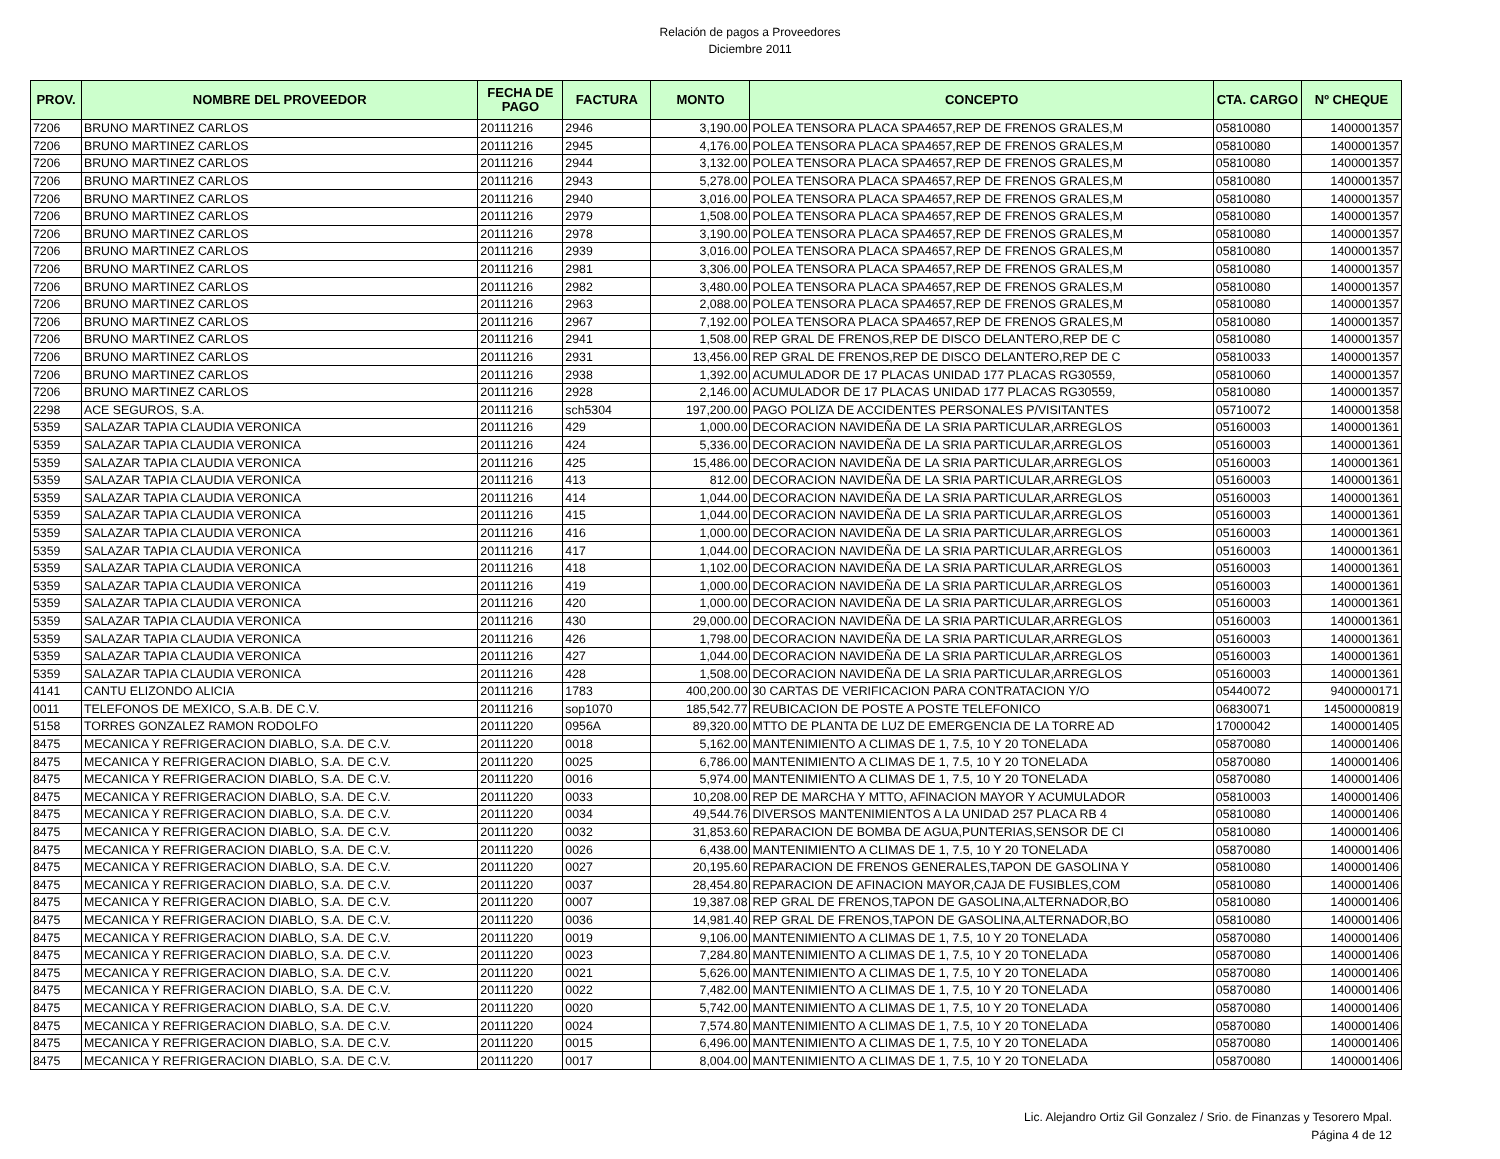Relación de pagos a Proveedores
Diciembre 2011
| PROV. | NOMBRE DEL PROVEEDOR | FECHA DE PAGO | FACTURA | MONTO | CONCEPTO | CTA. CARGO | Nº CHEQUE |
| --- | --- | --- | --- | --- | --- | --- | --- |
| 7206 | BRUNO MARTINEZ CARLOS | 20111216 | 2946 | 3,190.00 | POLEA TENSORA PLACA SPA4657,REP DE FRENOS GRALES,M | 05810080 | 1400001357 |
| 7206 | BRUNO MARTINEZ CARLOS | 20111216 | 2945 | 4,176.00 | POLEA TENSORA PLACA SPA4657,REP DE FRENOS GRALES,M | 05810080 | 1400001357 |
| 7206 | BRUNO MARTINEZ CARLOS | 20111216 | 2944 | 3,132.00 | POLEA TENSORA PLACA SPA4657,REP DE FRENOS GRALES,M | 05810080 | 1400001357 |
| 7206 | BRUNO MARTINEZ CARLOS | 20111216 | 2943 | 5,278.00 | POLEA TENSORA PLACA SPA4657,REP DE FRENOS GRALES,M | 05810080 | 1400001357 |
| 7206 | BRUNO MARTINEZ CARLOS | 20111216 | 2940 | 3,016.00 | POLEA TENSORA PLACA SPA4657,REP DE FRENOS GRALES,M | 05810080 | 1400001357 |
| 7206 | BRUNO MARTINEZ CARLOS | 20111216 | 2979 | 1,508.00 | POLEA TENSORA PLACA SPA4657,REP DE FRENOS GRALES,M | 05810080 | 1400001357 |
| 7206 | BRUNO MARTINEZ CARLOS | 20111216 | 2978 | 3,190.00 | POLEA TENSORA PLACA SPA4657,REP DE FRENOS GRALES,M | 05810080 | 1400001357 |
| 7206 | BRUNO MARTINEZ CARLOS | 20111216 | 2939 | 3,016.00 | POLEA TENSORA PLACA SPA4657,REP DE FRENOS GRALES,M | 05810080 | 1400001357 |
| 7206 | BRUNO MARTINEZ CARLOS | 20111216 | 2981 | 3,306.00 | POLEA TENSORA PLACA SPA4657,REP DE FRENOS GRALES,M | 05810080 | 1400001357 |
| 7206 | BRUNO MARTINEZ CARLOS | 20111216 | 2982 | 3,480.00 | POLEA TENSORA PLACA SPA4657,REP DE FRENOS GRALES,M | 05810080 | 1400001357 |
| 7206 | BRUNO MARTINEZ CARLOS | 20111216 | 2963 | 2,088.00 | POLEA TENSORA PLACA SPA4657,REP DE FRENOS GRALES,M | 05810080 | 1400001357 |
| 7206 | BRUNO MARTINEZ CARLOS | 20111216 | 2967 | 7,192.00 | POLEA TENSORA PLACA SPA4657,REP DE FRENOS GRALES,M | 05810080 | 1400001357 |
| 7206 | BRUNO MARTINEZ CARLOS | 20111216 | 2941 | 1,508.00 | REP GRAL DE FRENOS,REP DE DISCO DELANTERO,REP DE C | 05810080 | 1400001357 |
| 7206 | BRUNO MARTINEZ CARLOS | 20111216 | 2931 | 13,456.00 | REP GRAL DE FRENOS,REP DE DISCO DELANTERO,REP DE C | 05810033 | 1400001357 |
| 7206 | BRUNO MARTINEZ CARLOS | 20111216 | 2938 | 1,392.00 | ACUMULADOR DE 17 PLACAS UNIDAD 177 PLACAS RG30559, | 05810060 | 1400001357 |
| 7206 | BRUNO MARTINEZ CARLOS | 20111216 | 2928 | 2,146.00 | ACUMULADOR DE 17 PLACAS UNIDAD 177 PLACAS RG30559, | 05810080 | 1400001357 |
| 2298 | ACE SEGUROS, S.A. | 20111216 | sch5304 | 197,200.00 | PAGO POLIZA DE ACCIDENTES PERSONALES P/VISITANTES | 05710072 | 1400001358 |
| 5359 | SALAZAR TAPIA CLAUDIA VERONICA | 20111216 | 429 | 1,000.00 | DECORACION NAVIDEÑA DE LA SRIA PARTICULAR,ARREGLOS | 05160003 | 1400001361 |
| 5359 | SALAZAR TAPIA CLAUDIA VERONICA | 20111216 | 424 | 5,336.00 | DECORACION NAVIDEÑA DE LA SRIA PARTICULAR,ARREGLOS | 05160003 | 1400001361 |
| 5359 | SALAZAR TAPIA CLAUDIA VERONICA | 20111216 | 425 | 15,486.00 | DECORACION NAVIDEÑA DE LA SRIA PARTICULAR,ARREGLOS | 05160003 | 1400001361 |
| 5359 | SALAZAR TAPIA CLAUDIA VERONICA | 20111216 | 413 | 812.00 | DECORACION NAVIDEÑA DE LA SRIA PARTICULAR,ARREGLOS | 05160003 | 1400001361 |
| 5359 | SALAZAR TAPIA CLAUDIA VERONICA | 20111216 | 414 | 1,044.00 | DECORACION NAVIDEÑA DE LA SRIA PARTICULAR,ARREGLOS | 05160003 | 1400001361 |
| 5359 | SALAZAR TAPIA CLAUDIA VERONICA | 20111216 | 415 | 1,044.00 | DECORACION NAVIDEÑA DE LA SRIA PARTICULAR,ARREGLOS | 05160003 | 1400001361 |
| 5359 | SALAZAR TAPIA CLAUDIA VERONICA | 20111216 | 416 | 1,000.00 | DECORACION NAVIDEÑA DE LA SRIA PARTICULAR,ARREGLOS | 05160003 | 1400001361 |
| 5359 | SALAZAR TAPIA CLAUDIA VERONICA | 20111216 | 417 | 1,044.00 | DECORACION NAVIDEÑA DE LA SRIA PARTICULAR,ARREGLOS | 05160003 | 1400001361 |
| 5359 | SALAZAR TAPIA CLAUDIA VERONICA | 20111216 | 418 | 1,102.00 | DECORACION NAVIDEÑA DE LA SRIA PARTICULAR,ARREGLOS | 05160003 | 1400001361 |
| 5359 | SALAZAR TAPIA CLAUDIA VERONICA | 20111216 | 419 | 1,000.00 | DECORACION NAVIDEÑA DE LA SRIA PARTICULAR,ARREGLOS | 05160003 | 1400001361 |
| 5359 | SALAZAR TAPIA CLAUDIA VERONICA | 20111216 | 420 | 1,000.00 | DECORACION NAVIDEÑA DE LA SRIA PARTICULAR,ARREGLOS | 05160003 | 1400001361 |
| 5359 | SALAZAR TAPIA CLAUDIA VERONICA | 20111216 | 430 | 29,000.00 | DECORACION NAVIDEÑA DE LA SRIA PARTICULAR,ARREGLOS | 05160003 | 1400001361 |
| 5359 | SALAZAR TAPIA CLAUDIA VERONICA | 20111216 | 426 | 1,798.00 | DECORACION NAVIDEÑA DE LA SRIA PARTICULAR,ARREGLOS | 05160003 | 1400001361 |
| 5359 | SALAZAR TAPIA CLAUDIA VERONICA | 20111216 | 427 | 1,044.00 | DECORACION NAVIDEÑA DE LA SRIA PARTICULAR,ARREGLOS | 05160003 | 1400001361 |
| 5359 | SALAZAR TAPIA CLAUDIA VERONICA | 20111216 | 428 | 1,508.00 | DECORACION NAVIDEÑA DE LA SRIA PARTICULAR,ARREGLOS | 05160003 | 1400001361 |
| 4141 | CANTU ELIZONDO ALICIA | 20111216 | 1783 | 400,200.00 | 30 CARTAS DE VERIFICACION PARA CONTRATACION Y/O | 05440072 | 9400000171 |
| 0011 | TELEFONOS DE MEXICO, S.A.B. DE C.V. | 20111216 | sop1070 | 185,542.77 | REUBICACION DE POSTE A POSTE TELEFONICO | 06830071 | 14500000819 |
| 5158 | TORRES GONZALEZ RAMON RODOLFO | 20111220 | 0956A | 89,320.00 | MTTO DE PLANTA DE LUZ DE EMERGENCIA DE LA TORRE AD | 17000042 | 1400001405 |
| 8475 | MECANICA Y REFRIGERACION DIABLO, S.A. DE C.V. | 20111220 | 0018 | 5,162.00 | MANTENIMIENTO A CLIMAS DE 1, 7.5, 10 Y 20 TONELADA | 05870080 | 1400001406 |
| 8475 | MECANICA Y REFRIGERACION DIABLO, S.A. DE C.V. | 20111220 | 0025 | 6,786.00 | MANTENIMIENTO A CLIMAS DE 1, 7.5, 10 Y 20 TONELADA | 05870080 | 1400001406 |
| 8475 | MECANICA Y REFRIGERACION DIABLO, S.A. DE C.V. | 20111220 | 0016 | 5,974.00 | MANTENIMIENTO A CLIMAS DE 1, 7.5, 10 Y 20 TONELADA | 05870080 | 1400001406 |
| 8475 | MECANICA Y REFRIGERACION DIABLO, S.A. DE C.V. | 20111220 | 0033 | 10,208.00 | REP DE MARCHA Y MTTO, AFINACION MAYOR Y ACUMULADOR | 05810003 | 1400001406 |
| 8475 | MECANICA Y REFRIGERACION DIABLO, S.A. DE C.V. | 20111220 | 0034 | 49,544.76 | DIVERSOS MANTENIMIENTOS A LA UNIDAD 257 PLACA RB 4 | 05810080 | 1400001406 |
| 8475 | MECANICA Y REFRIGERACION DIABLO, S.A. DE C.V. | 20111220 | 0032 | 31,853.60 | REPARACION DE BOMBA DE AGUA,PUNTERIAS,SENSOR DE CI | 05810080 | 1400001406 |
| 8475 | MECANICA Y REFRIGERACION DIABLO, S.A. DE C.V. | 20111220 | 0026 | 6,438.00 | MANTENIMIENTO A CLIMAS DE 1, 7.5, 10 Y 20 TONELADA | 05870080 | 1400001406 |
| 8475 | MECANICA Y REFRIGERACION DIABLO, S.A. DE C.V. | 20111220 | 0027 | 20,195.60 | REPARACION DE FRENOS GENERALES,TAPON DE GASOLINA Y | 05810080 | 1400001406 |
| 8475 | MECANICA Y REFRIGERACION DIABLO, S.A. DE C.V. | 20111220 | 0037 | 28,454.80 | REPARACION DE AFINACION MAYOR,CAJA DE FUSIBLES,COM | 05810080 | 1400001406 |
| 8475 | MECANICA Y REFRIGERACION DIABLO, S.A. DE C.V. | 20111220 | 0007 | 19,387.08 | REP GRAL DE FRENOS,TAPON DE GASOLINA,ALTERNADOR,BO | 05810080 | 1400001406 |
| 8475 | MECANICA Y REFRIGERACION DIABLO, S.A. DE C.V. | 20111220 | 0036 | 14,981.40 | REP GRAL DE FRENOS,TAPON DE GASOLINA,ALTERNADOR,BO | 05810080 | 1400001406 |
| 8475 | MECANICA Y REFRIGERACION DIABLO, S.A. DE C.V. | 20111220 | 0019 | 9,106.00 | MANTENIMIENTO A CLIMAS DE 1, 7.5, 10 Y 20 TONELADA | 05870080 | 1400001406 |
| 8475 | MECANICA Y REFRIGERACION DIABLO, S.A. DE C.V. | 20111220 | 0023 | 7,284.80 | MANTENIMIENTO A CLIMAS DE 1, 7.5, 10 Y 20 TONELADA | 05870080 | 1400001406 |
| 8475 | MECANICA Y REFRIGERACION DIABLO, S.A. DE C.V. | 20111220 | 0021 | 5,626.00 | MANTENIMIENTO A CLIMAS DE 1, 7.5, 10 Y 20 TONELADA | 05870080 | 1400001406 |
| 8475 | MECANICA Y REFRIGERACION DIABLO, S.A. DE C.V. | 20111220 | 0022 | 7,482.00 | MANTENIMIENTO A CLIMAS DE 1, 7.5, 10 Y 20 TONELADA | 05870080 | 1400001406 |
| 8475 | MECANICA Y REFRIGERACION DIABLO, S.A. DE C.V. | 20111220 | 0020 | 5,742.00 | MANTENIMIENTO A CLIMAS DE 1, 7.5, 10 Y 20 TONELADA | 05870080 | 1400001406 |
| 8475 | MECANICA Y REFRIGERACION DIABLO, S.A. DE C.V. | 20111220 | 0024 | 7,574.80 | MANTENIMIENTO A CLIMAS DE 1, 7.5, 10 Y 20 TONELADA | 05870080 | 1400001406 |
| 8475 | MECANICA Y REFRIGERACION DIABLO, S.A. DE C.V. | 20111220 | 0015 | 6,496.00 | MANTENIMIENTO A CLIMAS DE 1, 7.5, 10 Y 20 TONELADA | 05870080 | 1400001406 |
| 8475 | MECANICA Y REFRIGERACION DIABLO, S.A. DE C.V. | 20111220 | 0017 | 8,004.00 | MANTENIMIENTO A CLIMAS DE 1, 7.5, 10 Y 20 TONELADA | 05870080 | 1400001406 |
Lic. Alejandro Ortiz Gil Gonzalez / Srio. de Finanzas y Tesorero Mpal.
Página 4 de 12